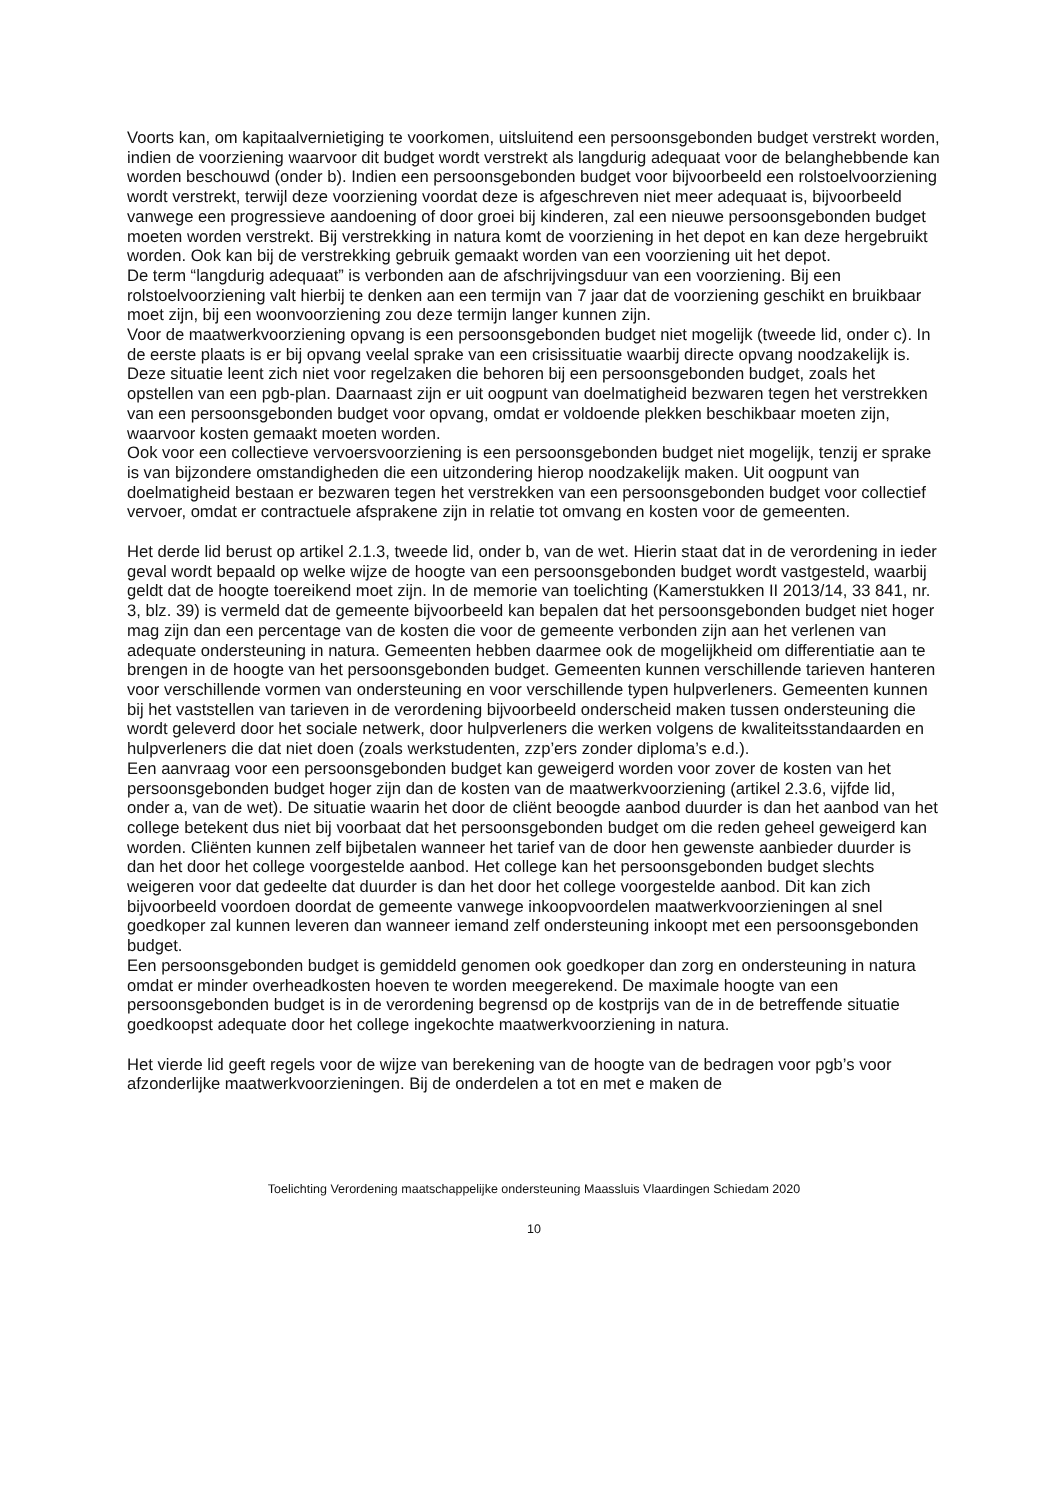Voorts kan, om kapitaalvernietiging te voorkomen, uitsluitend een persoonsgebonden budget verstrekt worden, indien de voorziening waarvoor dit budget wordt verstrekt als langdurig adequaat voor de belanghebbende kan worden beschouwd (onder b). Indien een persoonsgebonden budget voor bijvoorbeeld een rolstoelvoorziening wordt verstrekt, terwijl deze voorziening voordat deze is afgeschreven niet meer adequaat is, bijvoorbeeld vanwege een progressieve aandoening of door groei bij kinderen, zal een nieuwe persoonsgebonden budget moeten worden verstrekt. Bij verstrekking in natura komt de voorziening in het depot en kan deze hergebruikt worden. Ook kan bij de verstrekking gebruik gemaakt worden van een voorziening uit het depot.
De term “langdurig adequaat” is verbonden aan de afschrijvingsduur van een voorziening. Bij een rolstoelvoorziening valt hierbij te denken aan een termijn van 7 jaar dat de voorziening geschikt en bruikbaar moet zijn, bij een woonvoorziening zou deze termijn langer kunnen zijn.
Voor de maatwerkvoorziening opvang is een persoonsgebonden budget niet mogelijk (tweede lid, onder c). In de eerste plaats is er bij opvang veelal sprake van een crisissituatie waarbij directe opvang noodzakelijk is. Deze situatie leent zich niet voor regelzaken die behoren bij een persoonsgebonden budget, zoals het opstellen van een pgb-plan. Daarnaast zijn er uit oogpunt van doelmatigheid bezwaren tegen het verstrekken van een persoonsgebonden budget voor opvang, omdat er voldoende plekken beschikbaar moeten zijn, waarvoor kosten gemaakt moeten worden.
Ook voor een collectieve vervoersvoorziening is een persoonsgebonden budget niet mogelijk, tenzij er sprake is van bijzondere omstandigheden die een uitzondering hierop noodzakelijk maken. Uit oogpunt van doelmatigheid bestaan er bezwaren tegen het verstrekken van een persoonsgebonden budget voor collectief vervoer, omdat er contractuele afsprakene zijn in relatie tot omvang en kosten voor de gemeenten.
Het derde lid berust op artikel 2.1.3, tweede lid, onder b, van de wet. Hierin staat dat in de verordening in ieder geval wordt bepaald op welke wijze de hoogte van een persoonsgebonden budget wordt vastgesteld, waarbij geldt dat de hoogte toereikend moet zijn. In de memorie van toelichting (Kamerstukken II 2013/14, 33 841, nr. 3, blz. 39) is vermeld dat de gemeente bijvoorbeeld kan bepalen dat het persoonsgebonden budget niet hoger mag zijn dan een percentage van de kosten die voor de gemeente verbonden zijn aan het verlenen van adequate ondersteuning in natura. Gemeenten hebben daarmee ook de mogelijkheid om differentiatie aan te brengen in de hoogte van het persoonsgebonden budget. Gemeenten kunnen verschillende tarieven hanteren voor verschillende vormen van ondersteuning en voor verschillende typen hulpverleners. Gemeenten kunnen bij het vaststellen van tarieven in de verordening bijvoorbeeld onderscheid maken tussen ondersteuning die wordt geleverd door het sociale netwerk, door hulpverleners die werken volgens de kwaliteitsstandaarden en hulpverleners die dat niet doen (zoals werkstudenten, zzp’ers zonder diploma’s e.d.).
Een aanvraag voor een persoonsgebonden budget kan geweigerd worden voor zover de kosten van het persoonsgebonden budget hoger zijn dan de kosten van de maatwerkvoorziening (artikel 2.3.6, vijfde lid, onder a, van de wet). De situatie waarin het door de cliënt beoogde aanbod duurder is dan het aanbod van het college betekent dus niet bij voorbaat dat het persoonsgebonden budget om die reden geheel geweigerd kan worden. Cliënten kunnen zelf bijbetalen wanneer het tarief van de door hen gewenste aanbieder duurder is dan het door het college voorgestelde aanbod. Het college kan het persoonsgebonden budget slechts weigeren voor dat gedeelte dat duurder is dan het door het college voorgestelde aanbod. Dit kan zich bijvoorbeeld voordoen doordat de gemeente vanwege inkoopvoordelen maatwerkvoorzieningen al snel goedkoper zal kunnen leveren dan wanneer iemand zelf ondersteuning inkoopt met een persoonsgebonden budget.
Een persoonsgebonden budget is gemiddeld genomen ook goedkoper dan zorg en ondersteuning in natura omdat er minder overheadkosten hoeven te worden meegerekend. De maximale hoogte van een persoonsgebonden budget is in de verordening begrensd op de kostprijs van de in de betreffende situatie goedkoopst adequate door het college ingekochte maatwerkvoorziening in natura.
Het vierde lid geeft regels voor de wijze van berekening van de hoogte van de bedragen voor pgb’s voor afzonderlijke maatwerkvoorzieningen. Bij de onderdelen a tot en met e maken de
Toelichting Verordening maatschappelijke ondersteuning Maassluis Vlaardingen Schiedam 2020
10